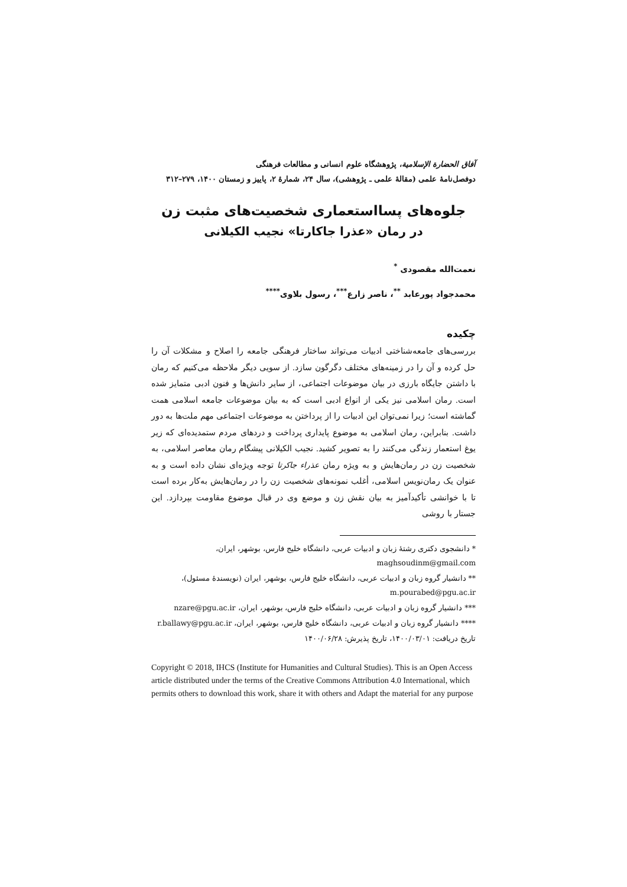آفاق الحضارة الإسلامية، پژوهشگاه علوم انسانی و مطالعات فرهنگی
دوفصل‌نامهٔ علمی (مقالهٔ علمی ـ پژوهشی)، سال ۲۴، شمارهٔ ۲، پاییز و زمستان ۱۴۰۰، ۲۷۹–۳۱۲
جلوه‌های پسااستعماری شخصیت‌های مثبت زن
در رمان «عذرا جاکارتا» نجیب الکیلانی
نعمت‌الله مقصودی <sup>*</sup>
محمدجواد پورعابد <sup>**</sup>، ناصر زارع<sup>***</sup>، رسول بلاوی<sup>****</sup>
چکیده
بررسی‌های جامعه‌شناختی ادبیات می‌تواند ساختار فرهنگی جامعه را اصلاح و مشکلات آن را حل کرده و آن را در زمینه‌های مختلف دگرگون سازد. از سویی دیگر ملاحظه می‌کنیم که رمان با داشتن جایگاه بارزی در بیان موضوعات اجتماعی، از سایر دانش‌ها و فنون ادبی متمایز شده است. رمان اسلامی نیز یکی از انواع ادبی است که به بیان موضوعات جامعه اسلامی همت گماشته است؛ زیرا نمی‌توان این ادبیات را از پرداختن به موضوعات اجتماعی مهم ملت‌ها به دور داشت. بنابراین، رمان اسلامی به موضوع پایداری پرداخت و دردهای مردم ستمدیده‌ای که زیر یوغ استعمار زندگی می‌کنند را به تصویر کشید. نجیب الکیلانی پیشگام رمان معاصر اسلامی، به شخصیت زن در رمان‌هایش و به ویژه رمان عذراء جاکرتا توجه ویژه‌ای نشان داده است و به عنوان یک رمان‌نویس اسلامی، أغلب نمونه‌های شخصیت زن را در رمان‌هایش به‌کار برده است تا با خوانشی تأکیدآمیز به بیان نقش زن و موضع وی در قبال موضوع مقاومت بپردازد. این جستار با روشی
* دانشجوی دکتری رشتهٔ زبان و ادبیات عربی، دانشگاه خلیج فارس، بوشهر، ایران،
maghsoudinm@gmail.com
** دانشیار گروه زبان و ادبیات عربی، دانشگاه خلیج فارس، بوشهر، ایران (نویسندهٔ مسئول)،
m.pourabed@pgu.ac.ir
*** دانشیار گروه زبان و ادبیات عربی، دانشگاه خلیج فارس، بوشهر، ایران، nzare@pgu.ac.ir
**** دانشیار گروه زبان و ادبیات عربی، دانشگاه خلیج فارس، بوشهر، ایران، r.ballawy@pgu.ac.ir
تاریخ دریافت: ۱۴۰۰/۰۳/۰۱، تاریخ پذیرش: ۱۴۰۰/۰۶/۲۸
Copyright © 2018, IHCS (Institute for Humanities and Cultural Studies). This is an Open Access article distributed under the terms of the Creative Commons Attribution 4.0 International, which permits others to download this work, share it with others and Adapt the material for any purpose